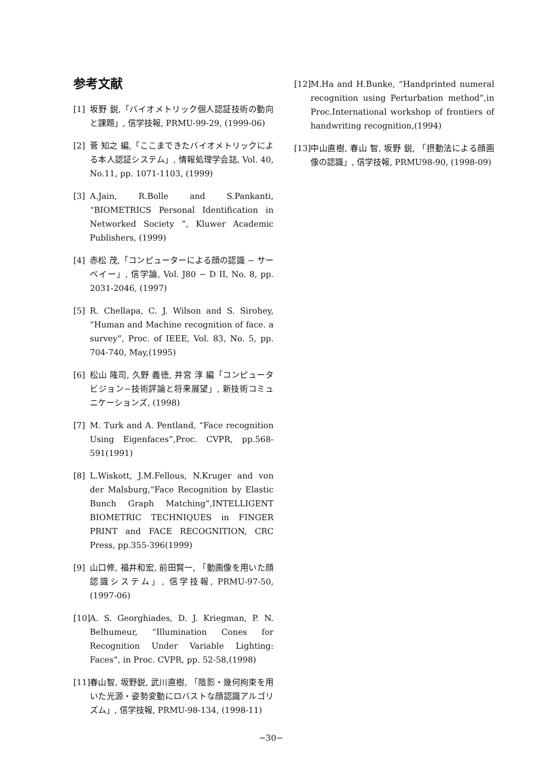参考文献
[1] 坂野 鋭,「バイオメトリック個人認証技術の動向と課題」, 信学技報, PRMU-99-29, (1999-06)
[2] 菅 知之 編,「ここまできたバイオメトリックによる本人認証システム」, 情報処理学会誌, Vol. 40, No.11, pp. 1071-1103, (1999)
[3] A.Jain, R.Bolle and S.Pankanti, “BIOMETRICS Personal Identification in Networked Society ”, Kluwer Academic Publishers, (1999)
[4] 赤松 茂,「コンピューターによる顔の認識 − サーベイー」, 信学論, Vol. J80 − D II, No. 8, pp. 2031-2046, (1997)
[5] R. Chellapa, C. J. Wilson and S. Sirohey, “Human and Machine recognition of face. a survey”, Proc. of IEEE, Vol. 83, No. 5, pp. 704-740, May,(1995)
[6] 松山 隆司, 久野 義徳, 井宮 淳 編「コンピュータビジョン−技術評論と将来展望」, 新技術コミュニケーションズ, (1998)
[7] M. Turk and A. Pentland, “Face recognition Using Eigenfaces”,Proc. CVPR, pp.568-591(1991)
[8] L.Wiskott, J.M.Fellous, N.Kruger and von der Malsburg,“Face Recognition by Elastic Bunch Graph Matching”,INTELLIGENT BIOMETRIC TECHNIQUES in FINGER PRINT and FACE RECOGNITION, CRC Press, pp.355-396(1999)
[9] 山口修, 福井和宏, 前田賢一, 「動画像を用いた顔認識システム」, 信学技報, PRMU-97-50, (1997-06)
[10] A. S. Georghiades, D. J. Kriegman, P. N. Belhumeur, “Illumination Cones for Recognition Under Variable Lighting: Faces”, in Proc. CVPR, pp. 52-58,(1998)
[11] 春山智, 坂野鋭, 武川直樹, 「陰影・幾何拘束を用いた光源・姿勢変動にロバストな顔認識アルゴリズム」, 信学技報, PRMU-98-134, (1998-11)
[12] M.Ha and H.Bunke, “Handprinted numeral recognition using Perturbation method”,in Proc.International workshop of frontiers of handwriting recognition,(1994)
[13] 中山直樹, 春山 智, 坂野 鋭, 「摂動法による顔画像の認識」, 信学技報, PRMU98-90, (1998-09)
−30−